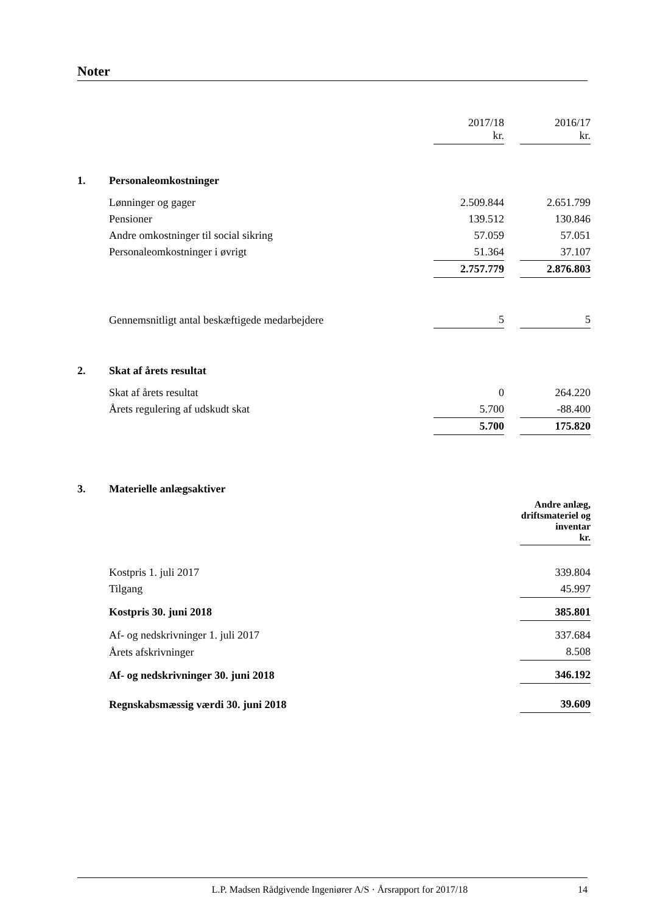Noter
| | | 2017/18 kr. | | 2016/17 kr. |
| 1. | Personaleomkostninger | | | |
| | Lønninger og gager | 2.509.844 | | 2.651.799 |
| | Pensioner | 139.512 | | 130.846 |
| | Andre omkostninger til social sikring | 57.059 | | 57.051 |
| | Personaleomkostninger i øvrigt | 51.364 | | 37.107 |
| | | 2.757.779 | | 2.876.803 |
| | Gennemsnitligt antal beskæftigede medarbejdere | 5 | | 5 |
| 2. | Skat af årets resultat | | | |
| | Skat af årets resultat | 0 | | 264.220 |
| | Årets regulering af udskudt skat | 5.700 | | -88.400 |
| | | 5.700 | | 175.820 |
| 3. | Materielle anlægsaktiver | | | |
| | | | | Andre anlæg, driftsmateriel og inventar kr. |
| | Kostpris 1. juli 2017 | | | 339.804 |
| | Tilgang | | | 45.997 |
| | Kostpris 30. juni 2018 | | | 385.801 |
| | Af- og nedskrivninger 1. juli 2017 | | | 337.684 |
| | Årets afskrivninger | | | 8.508 |
| | Af- og nedskrivninger 30. juni 2018 | | | 346.192 |
| | Regnskabsmæssig værdi 30. juni 2018 | | | 39.609 |
L.P. Madsen Rådgivende Ingeniører A/S · Årsrapport for 2017/18 14